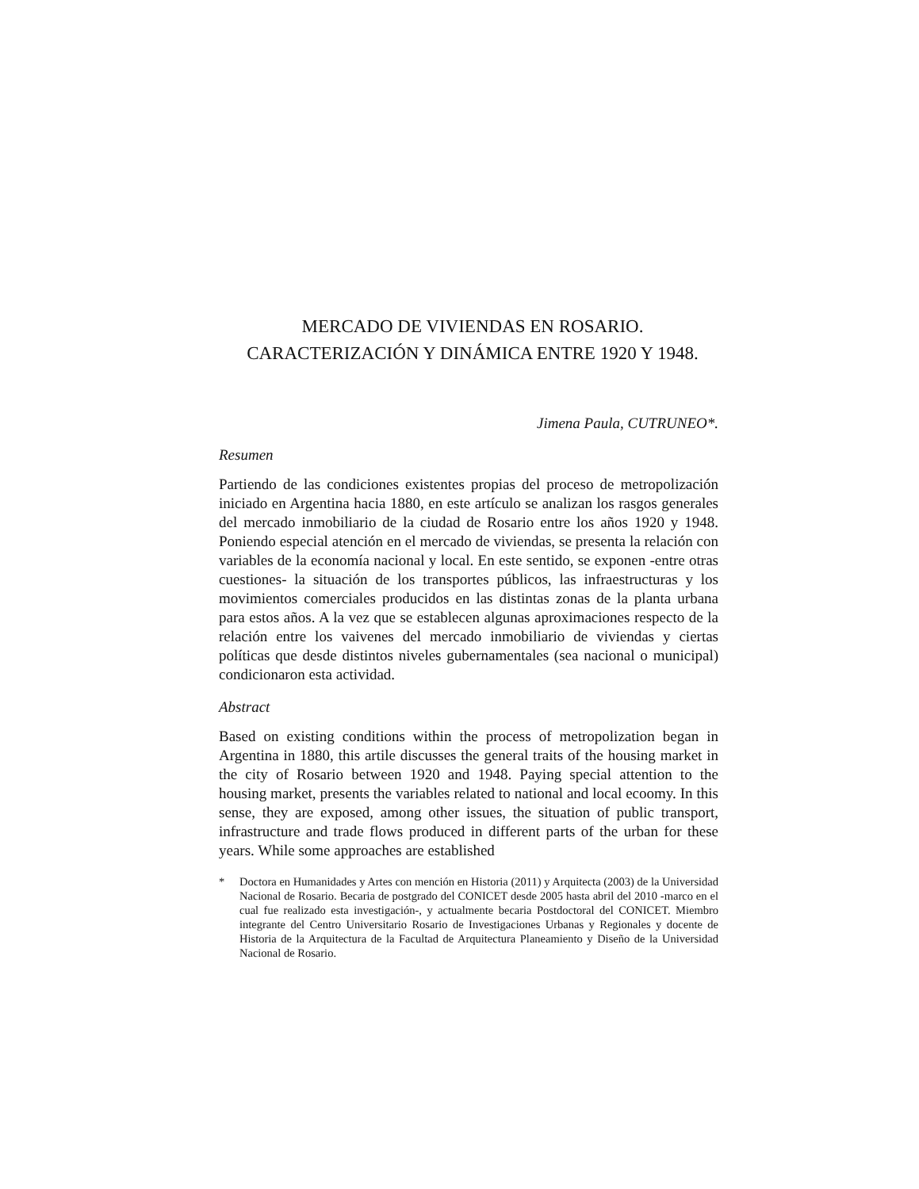MERCADO DE VIVIENDAS EN ROSARIO.
CARACTERIZACIÓN Y DINÁMICA ENTRE 1920 Y 1948.
Jimena Paula, CUTRUNEO*.
Resumen
Partiendo de las condiciones existentes propias del proceso de metropolización iniciado en Argentina hacia 1880, en este artículo se analizan los rasgos generales del mercado inmobiliario de la ciudad de Rosario entre los años 1920 y 1948. Poniendo especial atención en el mercado de viviendas, se presenta la relación con variables de la economía nacional y local. En este sentido, se exponen -entre otras cuestiones- la situación de los transportes públicos, las infraestructuras y los movimientos comerciales producidos en las distintas zonas de la planta urbana para estos años. A la vez que se establecen algunas aproximaciones respecto de la relación entre los vaivenes del mercado inmobiliario de viviendas y ciertas políticas que desde distintos niveles gubernamentales (sea nacional o municipal) condicionaron esta actividad.
Abstract
Based on existing conditions within the process of metropolization began in Argentina in 1880, this artile discusses the general traits of the housing market in the city of Rosario between 1920 and 1948. Paying special attention to the housing market, presents the variables related to national and local ecoomy. In this sense, they are exposed, among other issues, the situation of public transport, infrastructure and trade flows produced in different parts of the urban for these years. While some approaches are established
* Doctora en Humanidades y Artes con mención en Historia (2011) y Arquitecta (2003) de la Universidad Nacional de Rosario. Becaria de postgrado del CONICET desde 2005 hasta abril del 2010 -marco en el cual fue realizado esta investigación-, y actualmente becaria Postdoctoral del CONICET. Miembro integrante del Centro Universitario Rosario de Investigaciones Urbanas y Regionales y docente de Historia de la Arquitectura de la Facultad de Arquitectura Planeamiento y Diseño de la Universidad Nacional de Rosario.